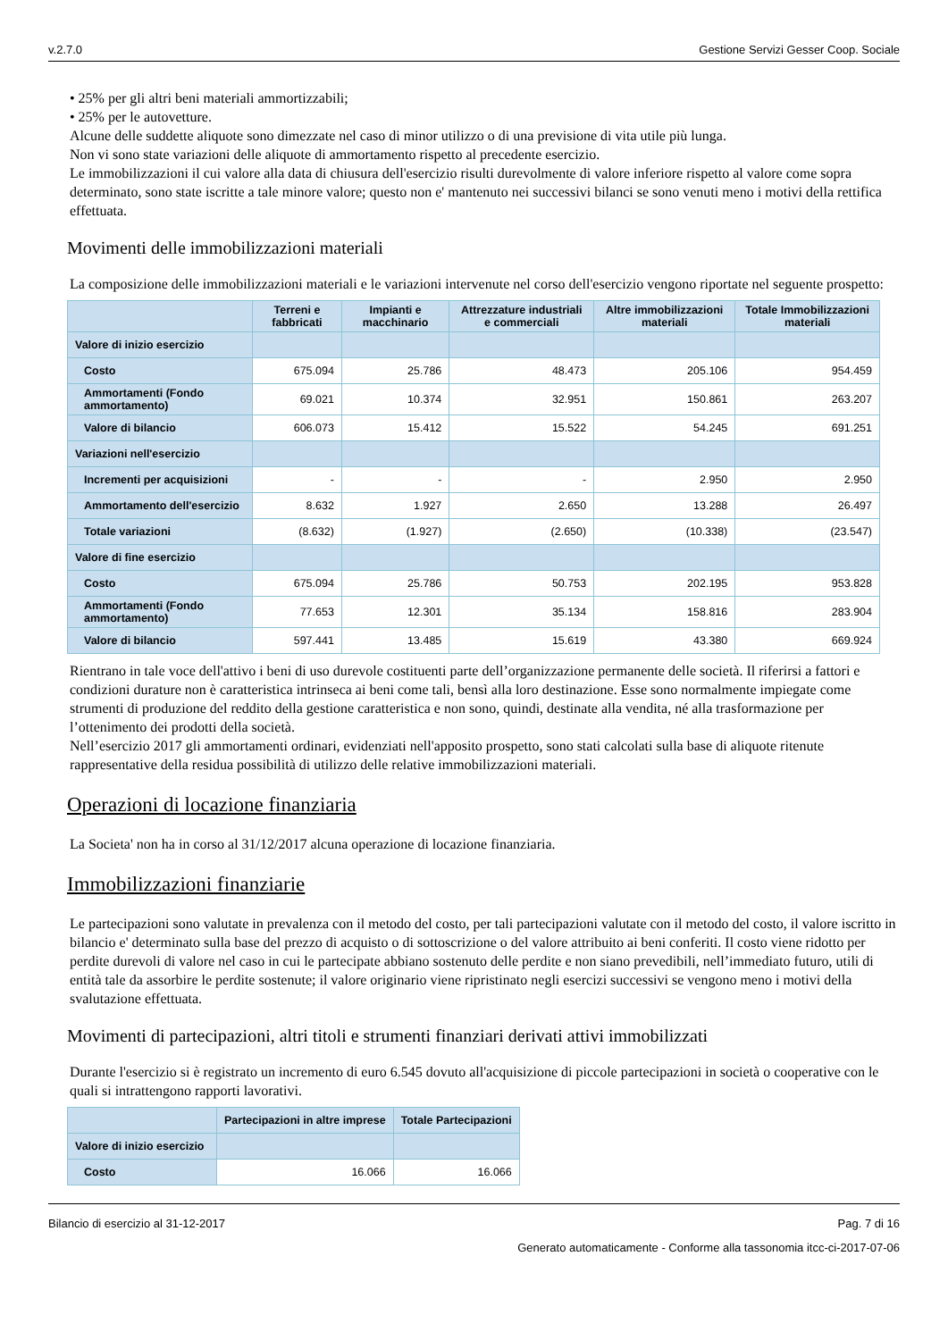v.2.7.0 Gestione Servizi Gesser Coop. Sociale
• 25% per gli altri beni materiali ammortizzabili;
• 25% per le autovetture.
Alcune delle suddette aliquote sono dimezzate nel caso di minor utilizzo o di una previsione di vita utile più lunga.
Non vi sono state variazioni delle aliquote di ammortamento rispetto al precedente esercizio.
Le immobilizzazioni il cui valore alla data di chiusura dell'esercizio risulti durevolmente di valore inferiore rispetto al valore come sopra determinato, sono state iscritte a tale minore valore; questo non e' mantenuto nei successivi bilanci se sono venuti meno i motivi della rettifica effettuata.
Movimenti delle immobilizzazioni materiali
La composizione delle immobilizzazioni materiali e le variazioni intervenute nel corso dell'esercizio vengono riportate nel seguente prospetto:
| | Terreni e fabbricati | Impianti e macchinario | Attrezzature industriali e commerciali | Altre immobilizzazioni materiali | Totale Immobilizzazioni materiali |
| --- | --- | --- | --- | --- | --- |
| Valore di inizio esercizio | | | | | |
| Costo | 675.094 | 25.786 | 48.473 | 205.106 | 954.459 |
| Ammortamenti (Fondo ammortamento) | 69.021 | 10.374 | 32.951 | 150.861 | 263.207 |
| Valore di bilancio | 606.073 | 15.412 | 15.522 | 54.245 | 691.251 |
| Variazioni nell'esercizio | | | | | |
| Incrementi per acquisizioni | - | - | - | 2.950 | 2.950 |
| Ammortamento dell'esercizio | 8.632 | 1.927 | 2.650 | 13.288 | 26.497 |
| Totale variazioni | (8.632) | (1.927) | (2.650) | (10.338) | (23.547) |
| Valore di fine esercizio | | | | | |
| Costo | 675.094 | 25.786 | 50.753 | 202.195 | 953.828 |
| Ammortamenti (Fondo ammortamento) | 77.653 | 12.301 | 35.134 | 158.816 | 283.904 |
| Valore di bilancio | 597.441 | 13.485 | 15.619 | 43.380 | 669.924 |
Rientrano in tale voce dell'attivo i beni di uso durevole costituenti parte dell’organizzazione permanente delle società. Il riferirsi a fattori e condizioni durature non è caratteristica intrinseca ai beni come tali, bensì alla loro destinazione. Esse sono normalmente impiegate come strumenti di produzione del reddito della gestione caratteristica e non sono, quindi, destinate alla vendita, né alla trasformazione per l’ottenimento dei prodotti della società.
Nell’esercizio 2017 gli ammortamenti ordinari, evidenziati nell'apposito prospetto, sono stati calcolati sulla base di aliquote ritenute rappresentative della residua possibilità di utilizzo delle relative immobilizzazioni materiali.
Operazioni di locazione finanziaria
La Societa' non ha in corso al 31/12/2017 alcuna operazione di locazione finanziaria.
Immobilizzazioni finanziarie
Le partecipazioni sono valutate in prevalenza con il metodo del costo, per tali partecipazioni valutate con il metodo del costo, il valore iscritto in bilancio e' determinato sulla base del prezzo di acquisto o di sottoscrizione o del valore attribuito ai beni conferiti. Il costo viene ridotto per perdite durevoli di valore nel caso in cui le partecipate abbiano sostenuto delle perdite e non siano prevedibili, nell’immediato futuro, utili di entità tale da assorbire le perdite sostenute; il valore originario viene ripristinato negli esercizi successivi se vengono meno i motivi della svalutazione effettuata.
Movimenti di partecipazioni, altri titoli e strumenti finanziari derivati attivi immobilizzati
Durante l'esercizio si è registrato un incremento di euro 6.545 dovuto all'acquisizione di piccole partecipazioni in società o cooperative con le quali si intrattengono rapporti lavorativi.
| | Partecipazioni in altre imprese | Totale Partecipazioni |
| --- | --- | --- |
| Valore di inizio esercizio | | |
| Costo | 16.066 | 16.066 |
Bilancio di esercizio al 31-12-2017 Pag. 7 di 16
Generato automaticamente - Conforme alla tassonomia itcc-ci-2017-07-06